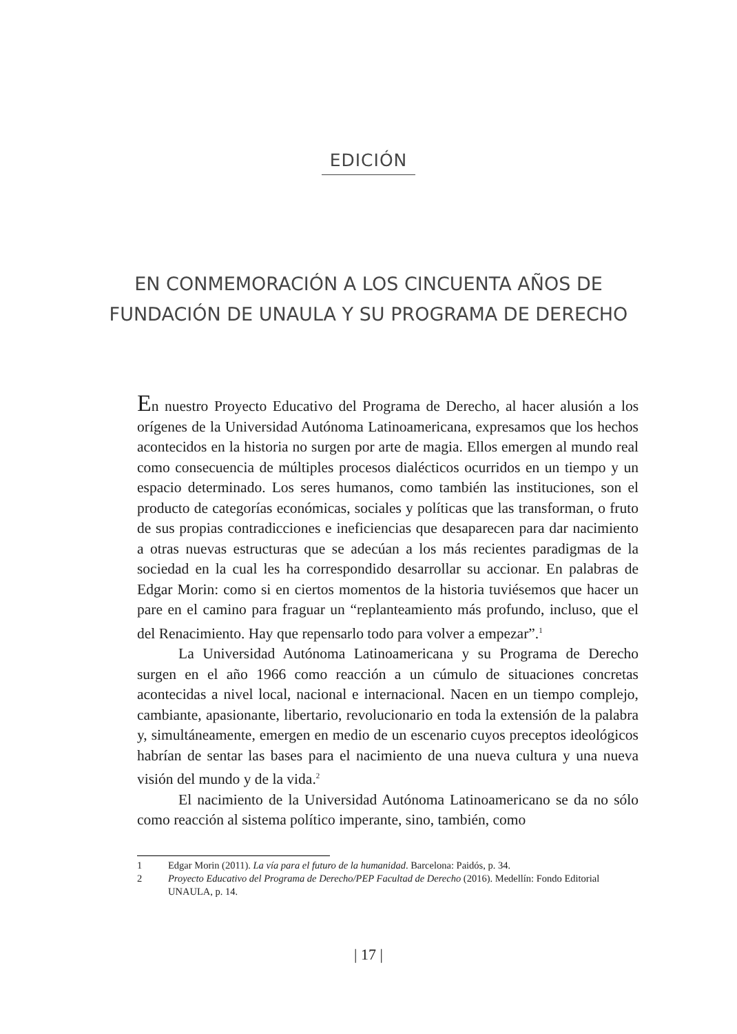EDICIÓN
EN CONMEMORACIÓN A LOS CINCUENTA AÑOS DE
FUNDACIÓN DE UNAULA Y SU PROGRAMA DE DERECHO
En nuestro Proyecto Educativo del Programa de Derecho, al hacer alusión a los orígenes de la Universidad Autónoma Latinoamericana, expresamos que los hechos acontecidos en la historia no surgen por arte de magia. Ellos emergen al mundo real como consecuencia de múltiples procesos dialécticos ocurridos en un tiempo y un espacio determinado. Los seres humanos, como también las instituciones, son el producto de categorías económicas, sociales y políticas que las transforman, o fruto de sus propias contradicciones e ineficiencias que desaparecen para dar nacimiento a otras nuevas estructuras que se adecúan a los más recientes paradigmas de la sociedad en la cual les ha correspondido desarrollar su accionar. En palabras de Edgar Morin: como si en ciertos momentos de la historia tuviésemos que hacer un pare en el camino para fraguar un “replanteamiento más profundo, incluso, que el del Renacimiento. Hay que repensarlo todo para volver a empezar”.<sup>1</sup>
La Universidad Autónoma Latinoamericana y su Programa de Derecho surgen en el año 1966 como reacción a un cúmulo de situaciones concretas acontecidas a nivel local, nacional e internacional. Nacen en un tiempo complejo, cambiante, apasionante, libertario, revolucionario en toda la extensión de la palabra y, simultáneamente, emergen en medio de un escenario cuyos preceptos ideológicos habrían de sentar las bases para el nacimiento de una nueva cultura y una nueva visión del mundo y de la vida.<sup>2</sup>
El nacimiento de la Universidad Autónoma Latinoamericano se da no sólo como reacción al sistema político imperante, sino, también, como
1 Edgar Morin (2011). La vía para el futuro de la humanidad. Barcelona: Paidós, p. 34.
2 Proyecto Educativo del Programa de Derecho/PEP Facultad de Derecho (2016). Medellín: Fondo Editorial UNAULA, p. 14.
| 17 |